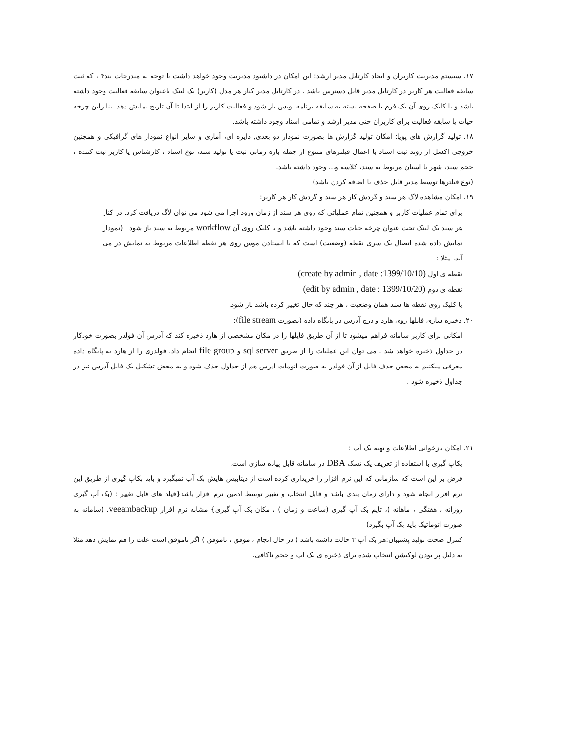۱۷. سیستم مدیریت کاربران و ایجاد کارتابل مدیر ارشد: این امکان در داشبود مدیریت وجود خواهد داشت با توجه به مندرجات بند۴ ، که ثبت سابقه فعالیت هر کاربر در کارتابل مدیر قابل دسترس باشد . در کارتابل مدیر کنار هر مدل (کاربر) یک لینک باعنوان سابقه فعالیت وجود داشته باشد و با کلیک روی آن یک فرم یا صفحه بسته به سلیقه برنامه نویس باز شود و فعالیت کاربر را از ابتدا تا آن تاریخ نمایش دهد. بنابراین چرخه حیات یا سابقه فعالیت برای کاربران حتی مدیر ارشد و تمامی اسناد وجود داشته باشد.
۱۸. تولید گزارش های پویا: امکان تولید گزارش ها بصورت نمودار دو بعدی, دایره ای، آماری و سایر انواع نمودار های گرافیکی و همچنین خروجی اکسل از روند ثبت اسناد با اعمال فیلترهای متنوع از جمله بازه زمانی ثبت یا تولید سند، نوع اسناد ، کارشناس یا کاربر ثبت کننده ، حجم سند، شهر یا استان مربوط به سند، کلاسه و... وجود داشته باشد.
(نوع فیلترها توسط مدیر قابل حذف یا اضافه کردن باشد)
۱۹. امکان مشاهده لاگ هر سند و گردش کار هر سند و گردش کار هر کاربر:
برای تمام عملیات کاربر و همچنین تمام عملیاتی که روی هر سند از زمان ورود اجرا می شود می توان لاگ دریافت کرد. در کنار هر سند یک لینک تحت عنوان چرخه حیات سند وجود داشته باشد و با کلیک روی آن workflow مربوط به سند باز شود . (نمودار نمایش داده شده اتصال یک سری نقطه (وضعیت) است که با ایستادن موس روی هر نقطه اطلاعات مربوط به نمایش در می آید. مثلا :
نقطه ی اول (create by admin , date :1399/10/10)
نقطه ی دوم (edit by admin , date : 1399/10/20)
با کلیک روی نقطه ها سند همان وضعیت ، هر چند که حال تغییر کرده باشد باز شود.
۲۰. ذخیره سازی فایلها روی هارد و درج آدرس در پایگاه داده (بصورت file stream):
امکانی برای کاربر سامانه فراهم میشود تا از آن طریق فایلها را در مکان مشخصی از هارد ذخیره کند که آدرس آن فولدر بصورت خودکار در جداول ذخیره خواهد شد . می توان این عملیات را از طریق sql server و file group انجام داد. فولدری را از هارد به پایگاه داده معرفی میکنیم به محض حذف فایل از آن فولدر به صورت اتومات ادرس هم از جداول حذف شود و به محض تشکیل یک فایل آدرس نیز در جداول ذخیره شود .
۲۱. امکان بازخوانی اطلاعات و تهیه بک آپ :
بکاپ گیری با استفاده از تعریف یک تسک DBA در سامانه قابل پیاده سازی است.
فرض بر این است که سازمانی که این نرم افزار را خریداری کرده است از دیتابیس هایش بک آپ نمیگیرد و باید بکاپ گیری از طریق این نرم افزار انجام شود و دارای زمان بندی باشد و قابل انتخاب و تغییر توسط ادمین نرم افزار باشد{فیلد های قابل تغییر : (بک آپ گیری روزانه ، هفتگی ، ماهانه )، تایم بک آپ گیری (ساعت و زمان ) ، مکان بک آپ گیری} مشابه نرم افزار veeambackup. (سامانه به صورت اتوماتیک باید بک آپ بگیرد)
کنترل صحت تولید پشتیبان:هر بک آپ ۳ حالت داشته باشد ( در حال انجام ، موفق ، ناموفق ) اگر ناموفق است علت را هم نمایش دهد مثلا به دلیل پر بودن لوکیشن انتخاب شده برای ذخیره ی بک اپ و حجم ناکافی.